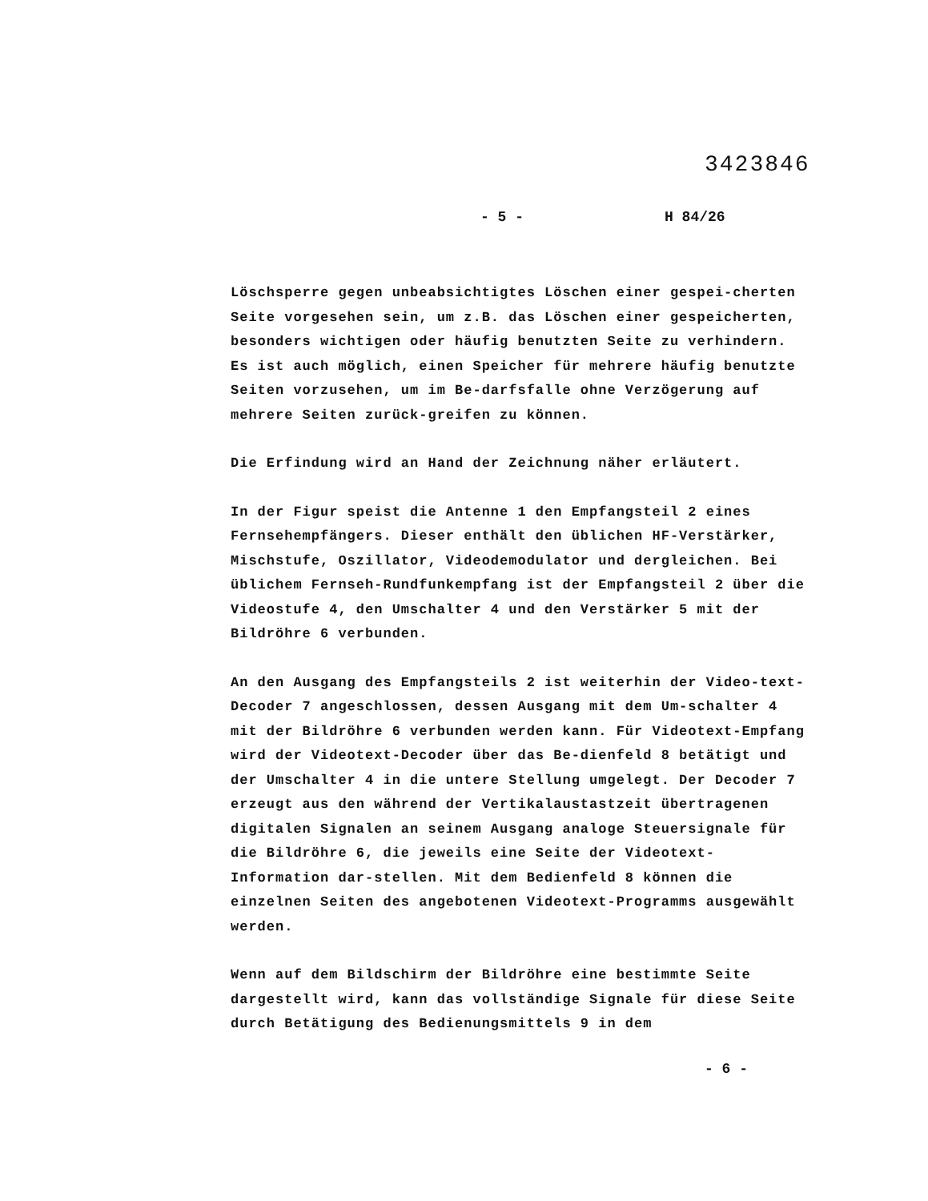3423846
- 5 - H 84/26
Löschsperre gegen unbeabsichtigtes Löschen einer gespei-cherten Seite vorgesehen sein, um z.B. das Löschen einer gespeicherten, besonders wichtigen oder häufig benutzten Seite zu verhindern. Es ist auch möglich, einen Speicher für mehrere häufig benutzte Seiten vorzusehen, um im Be-darfsfalle ohne Verzögerung auf mehrere Seiten zurück-greifen zu können.
Die Erfindung wird an Hand der Zeichnung näher erläutert.
In der Figur speist die Antenne 1 den Empfangsteil 2 eines Fernsehempfängers. Dieser enthält den üblichen HF-Verstärker, Mischstufe, Oszillator, Videodemodulator und dergleichen. Bei üblichem Fernseh-Rundfunkempfang ist der Empfangsteil 2 über die Videostufe 4, den Umschalter 4 und den Verstärker 5 mit der Bildröhre 6 verbunden.
An den Ausgang des Empfangsteils 2 ist weiterhin der Video-text-Decoder 7 angeschlossen, dessen Ausgang mit dem Um-schalter 4 mit der Bildröhre 6 verbunden werden kann. Für Videotext-Empfang wird der Videotext-Decoder über das Be-dienfeld 8 betätigt und der Umschalter 4 in die untere Stellung umgelegt. Der Decoder 7 erzeugt aus den während der Vertikalaustastzeit übertragenen digitalen Signalen an seinem Ausgang analoge Steuersignale für die Bildröhre 6, die jeweils eine Seite der Videotext-Information dar-stellen. Mit dem Bedienfeld 8 können die einzelnen Seiten des angebotenen Videotext-Programms ausgewählt werden.
Wenn auf dem Bildschirm der Bildröhre eine bestimmte Seite dargestellt wird, kann das vollständige Signale für diese Seite durch Betätigung des Bedienungsmittels 9 in dem
- 6 -